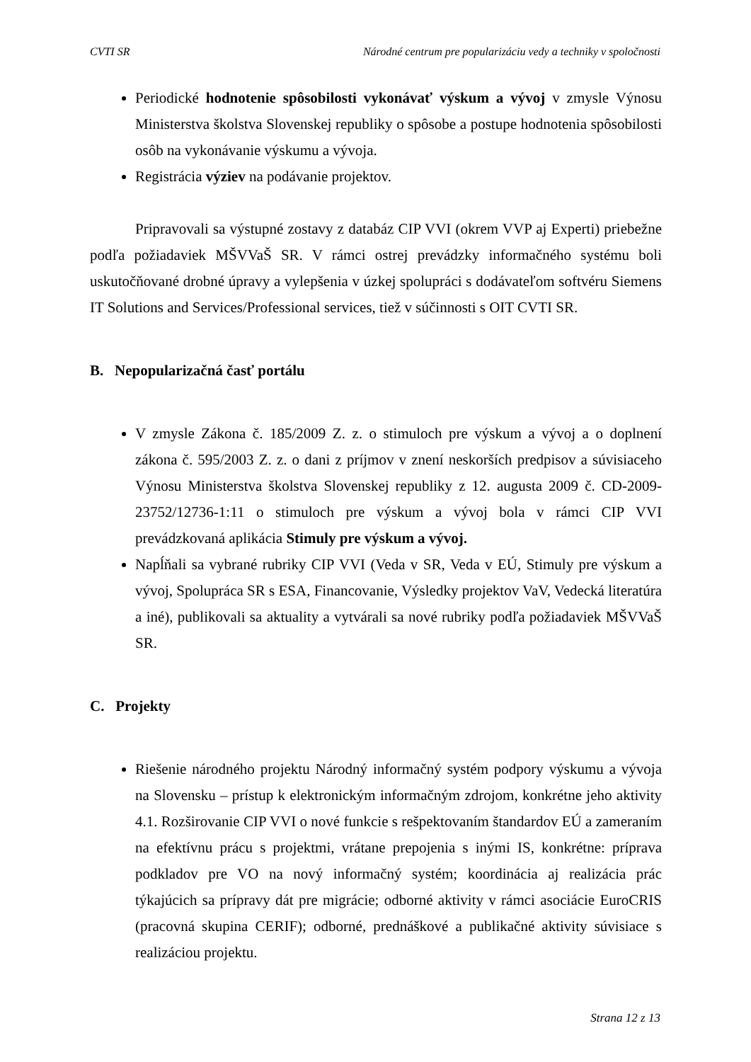CVTI SR Národné centrum pre popularizáciu vedy a techniky v spoločnosti
Periodické hodnotenie spôsobilosti vykonávať výskum a vývoj v zmysle Výnosu Ministerstva školstva Slovenskej republiky o spôsobe a postupe hodnotenia spôsobilosti osôb na vykonávanie výskumu a vývoja.
Registrácia výziev na podávanie projektov.
Pripravovali sa výstupné zostavy z databáz CIP VVI (okrem VVP aj Experti) priebežne podľa požiadaviek MŠVVaŠ SR. V rámci ostrej prevádzky informačného systému boli uskutočňované drobné úpravy a vylepšenia v úzkej spolupráci s dodávateľom softvéru Siemens IT Solutions and Services/Professional services, tiež v súčinnosti s OIT CVTI SR.
B. Nepopularizačná časť portálu
V zmysle Zákona č. 185/2009 Z. z. o stimuloch pre výskum a vývoj a o doplnení zákona č. 595/2003 Z. z. o dani z príjmov v znení neskorších predpisov a súvisiaceho Výnosu Ministerstva školstva Slovenskej republiky z 12. augusta 2009 č. CD-2009-23752/12736-1:11 o stimuloch pre výskum a vývoj bola v rámci CIP VVI prevádzkovaná aplikácia Stimuly pre výskum a vývoj.
Napĺňali sa vybrané rubriky CIP VVI (Veda v SR, Veda v EÚ, Stimuly pre výskum a vývoj, Spolupráca SR s ESA, Financovanie, Výsledky projektov VaV, Vedecká literatúra a iné), publikovali sa aktuality a vytvárali sa nové rubriky podľa požiadaviek MŠVVaŠ SR.
C. Projekty
Riešenie národného projektu Národný informačný systém podpory výskumu a vývoja na Slovensku – prístup k elektronickým informačným zdrojom, konkrétne jeho aktivity 4.1. Rozširovanie CIP VVI o nové funkcie s rešpektovaním štandardov EÚ a zameraním na efektívnu prácu s projektmi, vrátane prepojenia s inými IS, konkrétne: príprava podkladov pre VO na nový informačný systém; koordinácia aj realizácia prác týkajúcich sa prípravy dát pre migrácie; odborné aktivity v rámci asociácie EuroCRIS (pracovná skupina CERIF); odborné, prednáškové a publikačné aktivity súvisiace s realizáciou projektu.
Strana 12 z 13